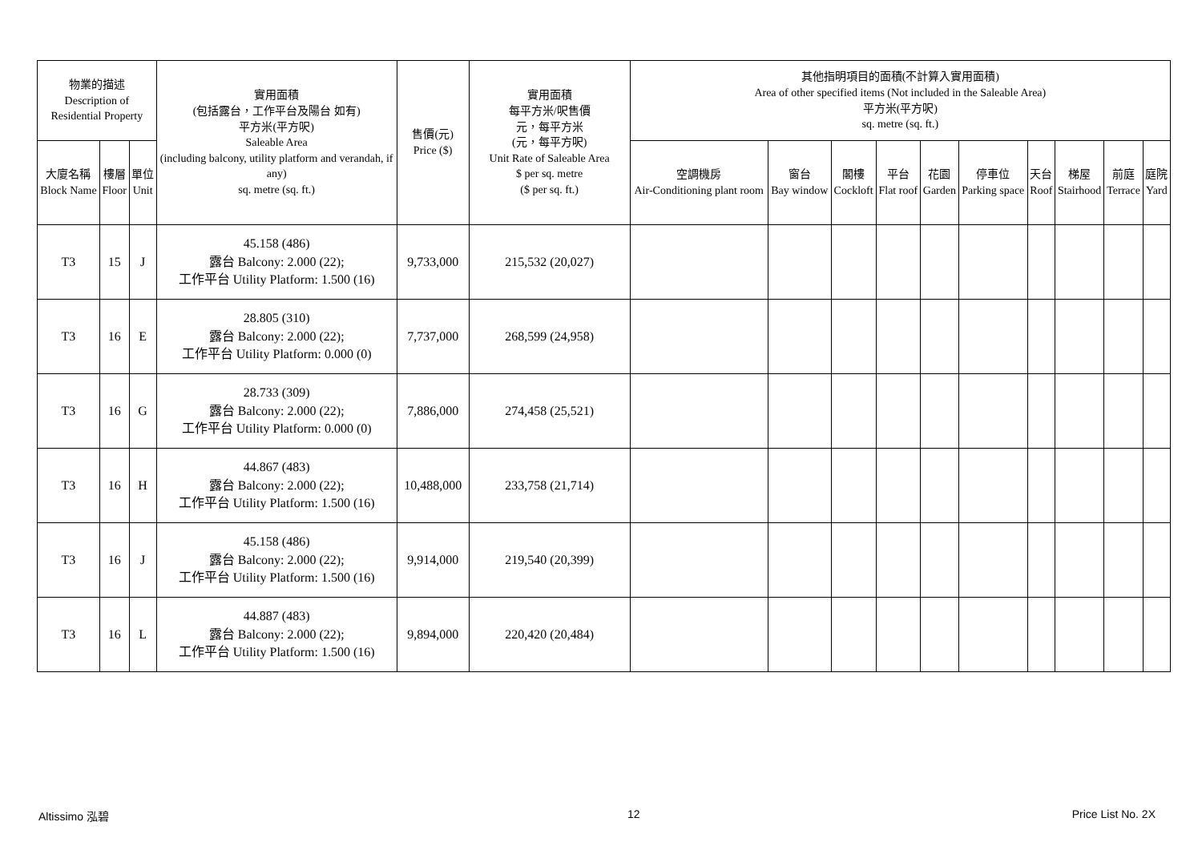| 物業的描述 Description of Residential Property | | | 實用面積 (包括露台，工作平台及陽台 如有) 平方米(平方呎) Saleable Area (including balcony, utility platform and verandah, if any) sq. metre (sq. ft.) | 售價(元) Price ($) | 實用面積 每平方米/呎售價 元，每平方米 (元，每平方呎) Unit Rate of Saleable Area $ per sq. metre ($ per sq. ft.) | 其他指明項目的面積(不計算入實用面積) Area of other specified items (Not included in the Saleable Area) 平方米(平方呎) sq. metre (sq. ft.) | | | | | | | | | |
| --- | --- | --- | --- | --- | --- | --- | --- | --- | --- | --- | --- | --- | --- | --- | --- |
| 大廈名稱 Block Name | 樓層 Floor | 單位 Unit | | | | 空調機房 Air-Conditioning plant room | 窗台 Bay window | 閣樓 Cockloft | 平台 Flat roof | 花園 Garden | 停車位 Parking space | 天台 Roof | 梯屋 Stairhood | 前庭 Terrace | 庭院 Yard |
| T3 | 15 | J | 45.158 (486) 露台 Balcony: 2.000 (22); 工作平台 Utility Platform: 1.500 (16) | 9,733,000 | 215,532 (20,027) | | | | | | | | | | |
| T3 | 16 | E | 28.805 (310) 露台 Balcony: 2.000 (22); 工作平台 Utility Platform: 0.000 (0) | 7,737,000 | 268,599 (24,958) | | | | | | | | | | |
| T3 | 16 | G | 28.733 (309) 露台 Balcony: 2.000 (22); 工作平台 Utility Platform: 0.000 (0) | 7,886,000 | 274,458 (25,521) | | | | | | | | | | |
| T3 | 16 | H | 44.867 (483) 露台 Balcony: 2.000 (22); 工作平台 Utility Platform: 1.500 (16) | 10,488,000 | 233,758 (21,714) | | | | | | | | | | |
| T3 | 16 | J | 45.158 (486) 露台 Balcony: 2.000 (22); 工作平台 Utility Platform: 1.500 (16) | 9,914,000 | 219,540 (20,399) | | | | | | | | | | |
| T3 | 16 | L | 44.887 (483) 露台 Balcony: 2.000 (22); 工作平台 Utility Platform: 1.500 (16) | 9,894,000 | 220,420 (20,484) | | | | | | | | | | |
Altissimo 泓碧 12 Price List No. 2X